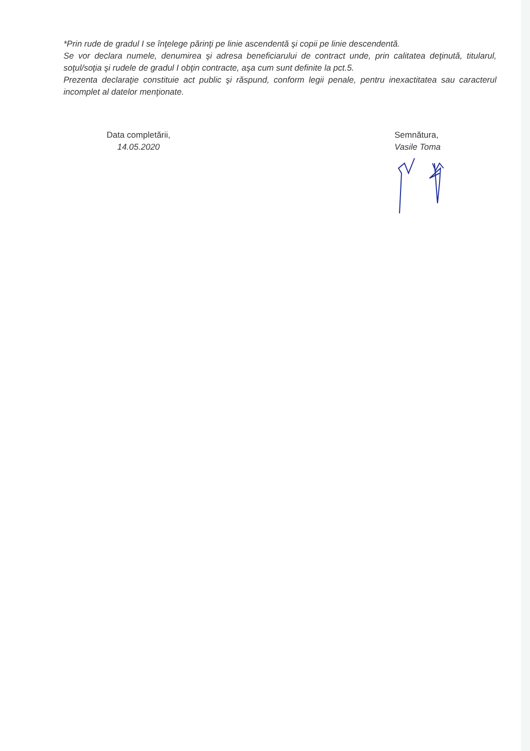*Prin rude de gradul I se înţelege părinţi pe linie ascendentă şi copii pe linie descendentă.
Se vor declara numele, denumirea şi adresa beneficiarului de contract unde, prin calitatea deţinută, titularul, soţul/soţia şi rudele de gradul I obţin contracte, aşa cum sunt definite la pct.5.
Prezenta declaraţie constituie act public şi răspund, conform legii penale, pentru inexactitatea sau caracterul incomplet al datelor menţionate.
Data completării,
14.05.2020
Semnătura,
Vasile Toma